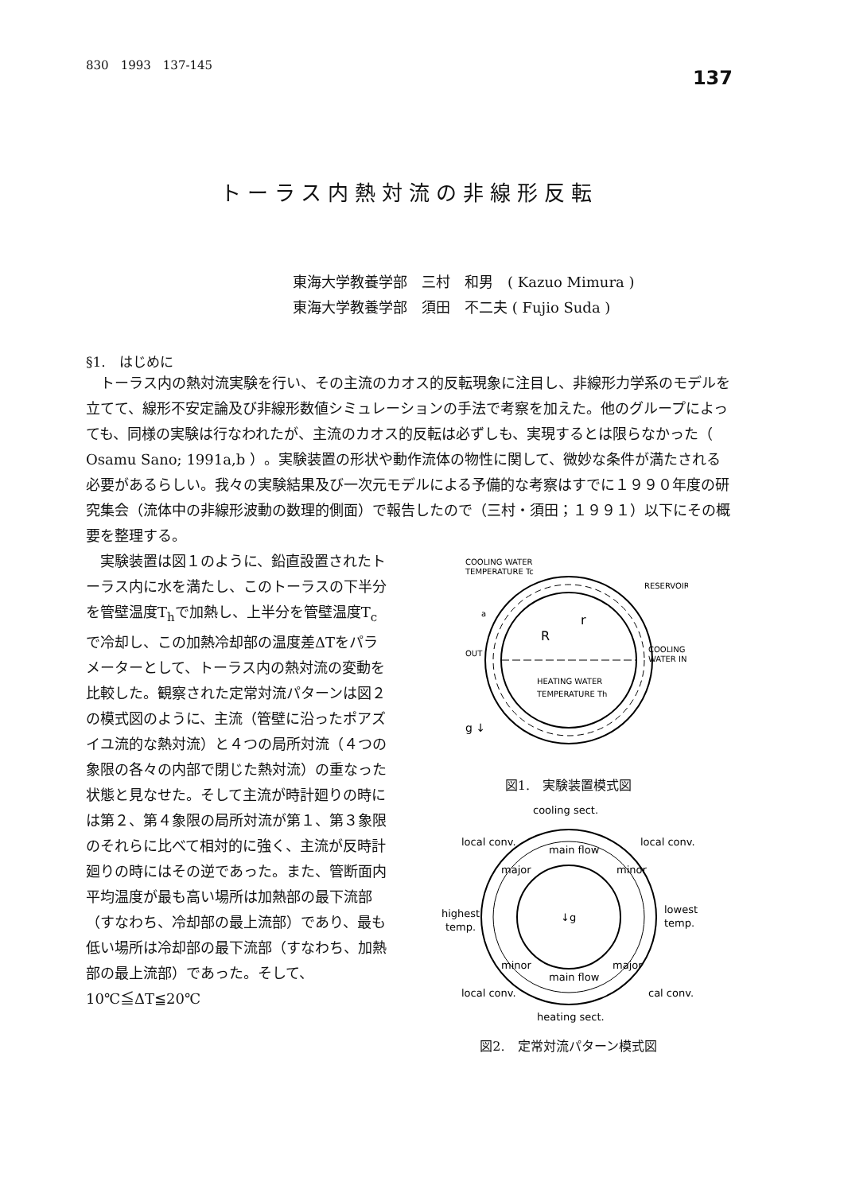830　1993　137-145 137
トーラス内熱対流の非線形反転
東海大学教養学部　三村　和男　( Kazuo Mimura )
東海大学教養学部　須田　不二夫 ( Fujio Suda )
§1.　はじめに
トーラス内の熱対流実験を行い、その主流のカオス的反転現象に注目し、非線形力学系のモデルを立てて、線形不安定論及び非線形数値シミュレーションの手法で考察を加えた。他のグループによっても、同様の実験は行なわれたが、主流のカオス的反転は必ずしも、実現するとは限らなかった（ Osamu Sano; 1991a,b ）。実験装置の形状や動作流体の物性に関して、微妙な条件が満たされる必要があるらしい。我々の実験結果及び一次元モデルによる予備的な考察はすでに１９９０年度の研究集会（流体中の非線形波動の数理的側面）で報告したので（三村・須田；１９９１）以下にその概要を整理する。
実験装置は図１のように、鉛直設置されたトーラス内に水を満たし、このトーラスの下半分を管壁温度T<sub>h</sub>で加熱し、上半分を管壁温度T<sub>c</sub>で冷却し、この加熱冷却部の温度差ΔTをパラメーターとして、トーラス内の熱対流の変動を比較した。観察された定常対流パターンは図２の模式図のように、主流（管壁に沿ったポアズイユ流的な熱対流）と４つの局所対流（４つの象限の各々の内部で閉じた熱対流）の重なった状態と見なせた。そして主流が時計廻りの時には第２、第４象限の局所対流が第１、第３象限のそれらに比べて相対的に強く、主流が反時計廻りの時にはその逆であった。また、管断面内平均温度が最も高い場所は加熱部の最下流部（すなわち、冷却部の最上流部）であり、最も低い場所は冷却部の最下流部（すなわち、加熱部の最上流部）であった。そして、10℃≦ΔT≦20℃
COOLING WATER
TEMPERATURE Tc
RESERVOIR
COOLING
WATER IN
OUT
a
R
r
HEATING WATER
TEMPERATURE Th
g ↓
図1.　実験装置模式図
cooling sect.
local conv.
local conv.
main flow
major
minor
↓g
highest
temp.
lowest
temp.
minor
main flow
major
local conv.
cal conv.
heating sect.
図2.　定常対流パターン模式図